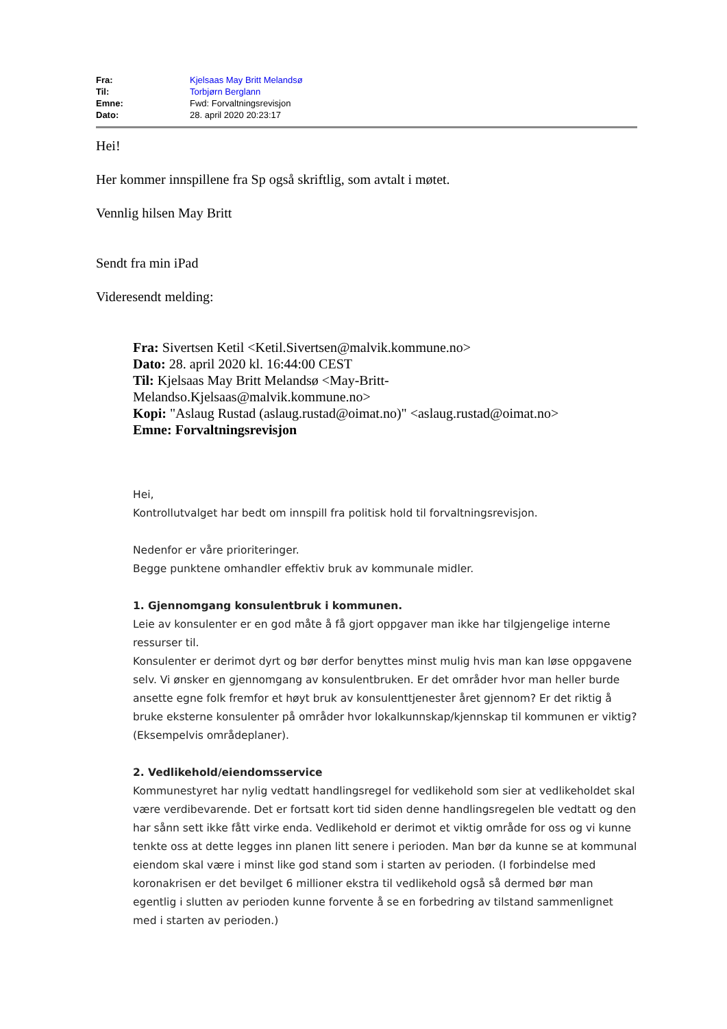| Fra: | Kjelsaas May Britt Melandsø |
| Til: | Torbjørn Berglann |
| Emne: | Fwd: Forvaltningsrevisjon |
| Dato: | 28. april 2020 20:23:17 |
Hei!
Her kommer innspillene fra Sp også skriftlig, som avtalt i møtet.
Vennlig hilsen May Britt
Sendt fra min iPad
Videresendt melding:
Fra: Sivertsen Ketil <Ketil.Sivertsen@malvik.kommune.no>
Dato: 28. april 2020 kl. 16:44:00 CEST
Til: Kjelsaas May Britt Melandsø <May-Britt-
Melandso.Kjelsaas@malvik.kommune.no>
Kopi: "Aslaug Rustad (aslaug.rustad@oimat.no)" <aslaug.rustad@oimat.no>
Emne: Forvaltningsrevisjon
Hei,
Kontrollutvalget har bedt om innspill fra politisk hold til forvaltningsrevisjon.
Nedenfor er våre prioriteringer.
Begge punktene omhandler effektiv bruk av kommunale midler.
1. Gjennomgang konsulentbruk i kommunen.
Leie av konsulenter er en god måte å få gjort oppgaver man ikke har tilgjengelige interne ressurser til.
Konsulenter er derimot dyrt og bør derfor benyttes minst mulig hvis man kan løse oppgavene selv. Vi ønsker en gjennomgang av konsulentbruken. Er det områder hvor man heller burde ansette egne folk fremfor et høyt bruk av konsulenttjenester året gjennom? Er det riktig å bruke eksterne konsulenter på områder hvor lokalkunnskap/kjennskap til kommunen er viktig? (Eksempelvis områdeplaner).
2. Vedlikehold/eiendomsservice
Kommunestyret har nylig vedtatt handlingsregel for vedlikehold som sier at vedlikeholdet skal være verdibevarende. Det er fortsatt kort tid siden denne handlingsregelen ble vedtatt og den har sånn sett ikke fått virke enda. Vedlikehold er derimot et viktig område for oss og vi kunne tenkte oss at dette legges inn planen litt senere i perioden. Man bør da kunne se at kommunal eiendom skal være i minst like god stand som i starten av perioden. (I forbindelse med koronakrisen er det bevilget 6 millioner ekstra til vedlikehold også så dermed bør man egentlig i slutten av perioden kunne forvente å se en forbedring av tilstand sammenlignet med i starten av perioden.)